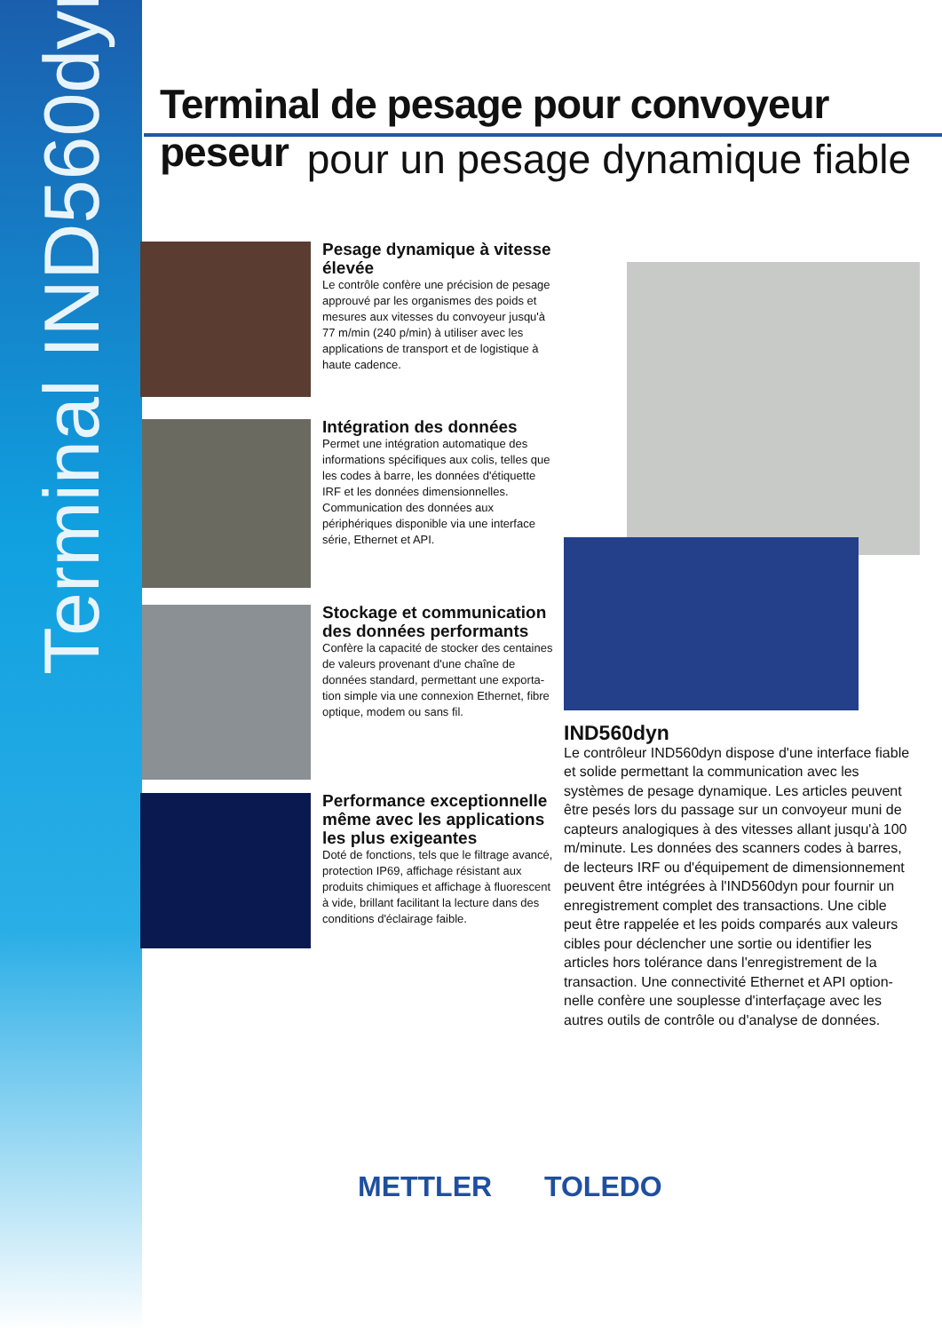Terminal IND560dyn
Terminal de pesage pour convoyeur peseur
pour un pesage dynamique fiable
Pesage dynamique à vitesse élevée
Le contrôle confère une précision de pesage approuvé par les organismes des poids et mesures aux vitesses du convoyeur jusqu'à 77 m/min (240 p/min) à utiliser avec les appli­cations de transport et de logistique à haute cadence.
Intégration des données
Permet une intégration automatique des informations spécifiques aux colis, telles que les codes à barre, les données d'étiquette IRF et les données dimension­nelles. Communication des données aux périphériques disponible via une interface série, Ethernet et API.
Stockage et communication des données performants
Confère la capacité de stocker des cen­taines de valeurs provenant d'une chaîne de données standard, permettant une exporta­tion simple via une connexion Ethernet, fibre optique, modem ou sans fil.
Performance exceptionnelle même avec les applications les plus exigeantes
Doté de fonctions, tels que le filtrage avancé, protection IP69, affichage résistant aux produits chimiques et affichage à fluo­rescent à vide, brillant facilitant la lecture dans des conditions d'éclairage faible.
IND560dyn
Le contrôleur IND560dyn dispose d'une interface fiable et solide permettant la communication avec les systèmes de pesage dynamique. Les articles peuvent être pesés lors du passage sur un convoyeur muni de capteurs analogiques à des vitesses allant jusqu'à 100 m/minute. Les données des scanners codes à barres, de lecteurs IRF ou d'équipement de dimension­nement peuvent être intégrées à l'IND560dyn pour fournir un enregistrement complet des transactions. Une cible peut être rappelée et les poids comparés aux valeurs cibles pour déclencher une sortie ou identifier les articles hors tolérance dans l'enregistrement de la transaction. Une connectivité Ethernet et API option­nelle confère une souplesse d'interfaçage avec les autres outils de contrôle ou d'analyse de données.
METTLER TOLEDO